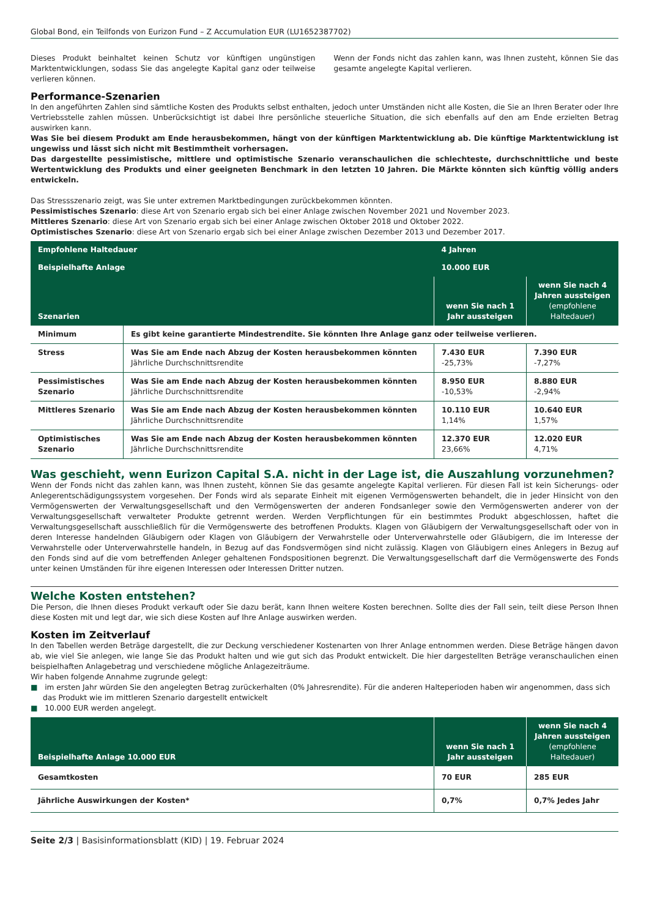Global Bond, ein Teilfonds von Eurizon Fund – Z Accumulation EUR (LU1652387702)
Dieses Produkt beinhaltet keinen Schutz vor künftigen ungünstigen Marktentwicklungen, sodass Sie das angelegte Kapital ganz oder teilweise verlieren können.
Wenn der Fonds nicht das zahlen kann, was Ihnen zusteht, können Sie das gesamte angelegte Kapital verlieren.
Performance-Szenarien
In den angeführten Zahlen sind sämtliche Kosten des Produkts selbst enthalten, jedoch unter Umständen nicht alle Kosten, die Sie an Ihren Berater oder Ihre Vertriebsstelle zahlen müssen. Unberücksichtigt ist dabei Ihre persönliche steuerliche Situation, die sich ebenfalls auf den am Ende erzielten Betrag auswirken kann.
Was Sie bei diesem Produkt am Ende herausbekommen, hängt von der künftigen Marktentwicklung ab. Die künftige Marktentwicklung ist ungewiss und lässt sich nicht mit Bestimmtheit vorhersagen.
Das dargestellte pessimistische, mittlere und optimistische Szenario veranschaulichen die schlechteste, durchschnittliche und beste Wertentwicklung des Produkts und einer geeigneten Benchmark in den letzten 10 Jahren. Die Märkte könnten sich künftig völlig anders entwickeln.
Das Stressszenario zeigt, was Sie unter extremen Marktbedingungen zurückbekommen könnten.
Pessimistisches Szenario: diese Art von Szenario ergab sich bei einer Anlage zwischen November 2021 und November 2023.
Mittleres Szenario: diese Art von Szenario ergab sich bei einer Anlage zwischen Oktober 2018 und Oktober 2022.
Optimistisches Szenario: diese Art von Szenario ergab sich bei einer Anlage zwischen Dezember 2013 und Dezember 2017.
| Empfohlene Haltedauer | | 4 Jahren | |
| Beispielhafte Anlage | | 10.000 EUR | |
| Szenarien | | wenn Sie nach 1 Jahr aussteigen | wenn Sie nach 4 Jahren aussteigen (empfohlene Haltedauer) |
| Minimum | Es gibt keine garantierte Mindestrendite. Sie könnten Ihre Anlage ganz oder teilweise verlieren. | | |
| Stress | Was Sie am Ende nach Abzug der Kosten herausbekommen könnten Jährliche Durchschnittsrendite | 7.430 EUR -25,73% | 7.390 EUR -7,27% |
| Pessimistisches Szenario | Was Sie am Ende nach Abzug der Kosten herausbekommen könnten Jährliche Durchschnittsrendite | 8.950 EUR -10,53% | 8.880 EUR -2,94% |
| Mittleres Szenario | Was Sie am Ende nach Abzug der Kosten herausbekommen könnten Jährliche Durchschnittsrendite | 10.110 EUR 1,14% | 10.640 EUR 1,57% |
| Optimistisches Szenario | Was Sie am Ende nach Abzug der Kosten herausbekommen könnten Jährliche Durchschnittsrendite | 12.370 EUR 23,66% | 12.020 EUR 4,71% |
Was geschieht, wenn Eurizon Capital S.A. nicht in der Lage ist, die Auszahlung vorzunehmen?
Wenn der Fonds nicht das zahlen kann, was Ihnen zusteht, können Sie das gesamte angelegte Kapital verlieren. Für diesen Fall ist kein Sicherungs- oder Anlegerentschädigungssystem vorgesehen. Der Fonds wird als separate Einheit mit eigenen Vermögenswerten behandelt, die in jeder Hinsicht von den Vermögenswerten der Verwaltungsgesellschaft und den Vermögenswerten der anderen Fondsanleger sowie den Vermögenswerten anderer von der Verwaltungsgesellschaft verwalteter Produkte getrennt werden. Werden Verpflichtungen für ein bestimmtes Produkt abgeschlossen, haftet die Verwaltungsgesellschaft ausschließlich für die Vermögenswerte des betroffenen Produkts. Klagen von Gläubigern der Verwaltungsgesellschaft oder von in deren Interesse handelnden Gläubigern oder Klagen von Gläubigern der Verwahrstelle oder Unterverwahrstelle oder Gläubigern, die im Interesse der Verwahrstelle oder Unterverwahrstelle handeln, in Bezug auf das Fondsvermögen sind nicht zulässig. Klagen von Gläubigern eines Anlegers in Bezug auf den Fonds sind auf die vom betreffenden Anleger gehaltenen Fondspositionen begrenzt. Die Verwaltungsgesellschaft darf die Vermögenswerte des Fonds unter keinen Umständen für ihre eigenen Interessen oder Interessen Dritter nutzen.
Welche Kosten entstehen?
Die Person, die Ihnen dieses Produkt verkauft oder Sie dazu berät, kann Ihnen weitere Kosten berechnen. Sollte dies der Fall sein, teilt diese Person Ihnen diese Kosten mit und legt dar, wie sich diese Kosten auf Ihre Anlage auswirken werden.
Kosten im Zeitverlauf
In den Tabellen werden Beträge dargestellt, die zur Deckung verschiedener Kostenarten von Ihrer Anlage entnommen werden. Diese Beträge hängen davon ab, wie viel Sie anlegen, wie lange Sie das Produkt halten und wie gut sich das Produkt entwickelt. Die hier dargestellten Beträge veranschaulichen einen beispielhaften Anlagebetrag und verschiedene mögliche Anlagezeiträume.
Wir haben folgende Annahme zugrunde gelegt:
■ im ersten Jahr würden Sie den angelegten Betrag zurückerhalten (0% Jahresrendite). Für die anderen Halteperioden haben wir angenommen, dass sich das Produkt wie im mittleren Szenario dargestellt entwickelt
■ 10.000 EUR werden angelegt.
| Beispielhafte Anlage 10.000 EUR | wenn Sie nach 1 Jahr aussteigen | wenn Sie nach 4 Jahren aussteigen (empfohlene Haltedauer) |
| --- | --- | --- |
| Gesamtkosten | 70 EUR | 285 EUR |
| Jährliche Auswirkungen der Kosten* | 0,7% | 0,7% Jedes Jahr |
Seite 2/3 | Basisinformationsblatt (KID) | 19. Februar 2024